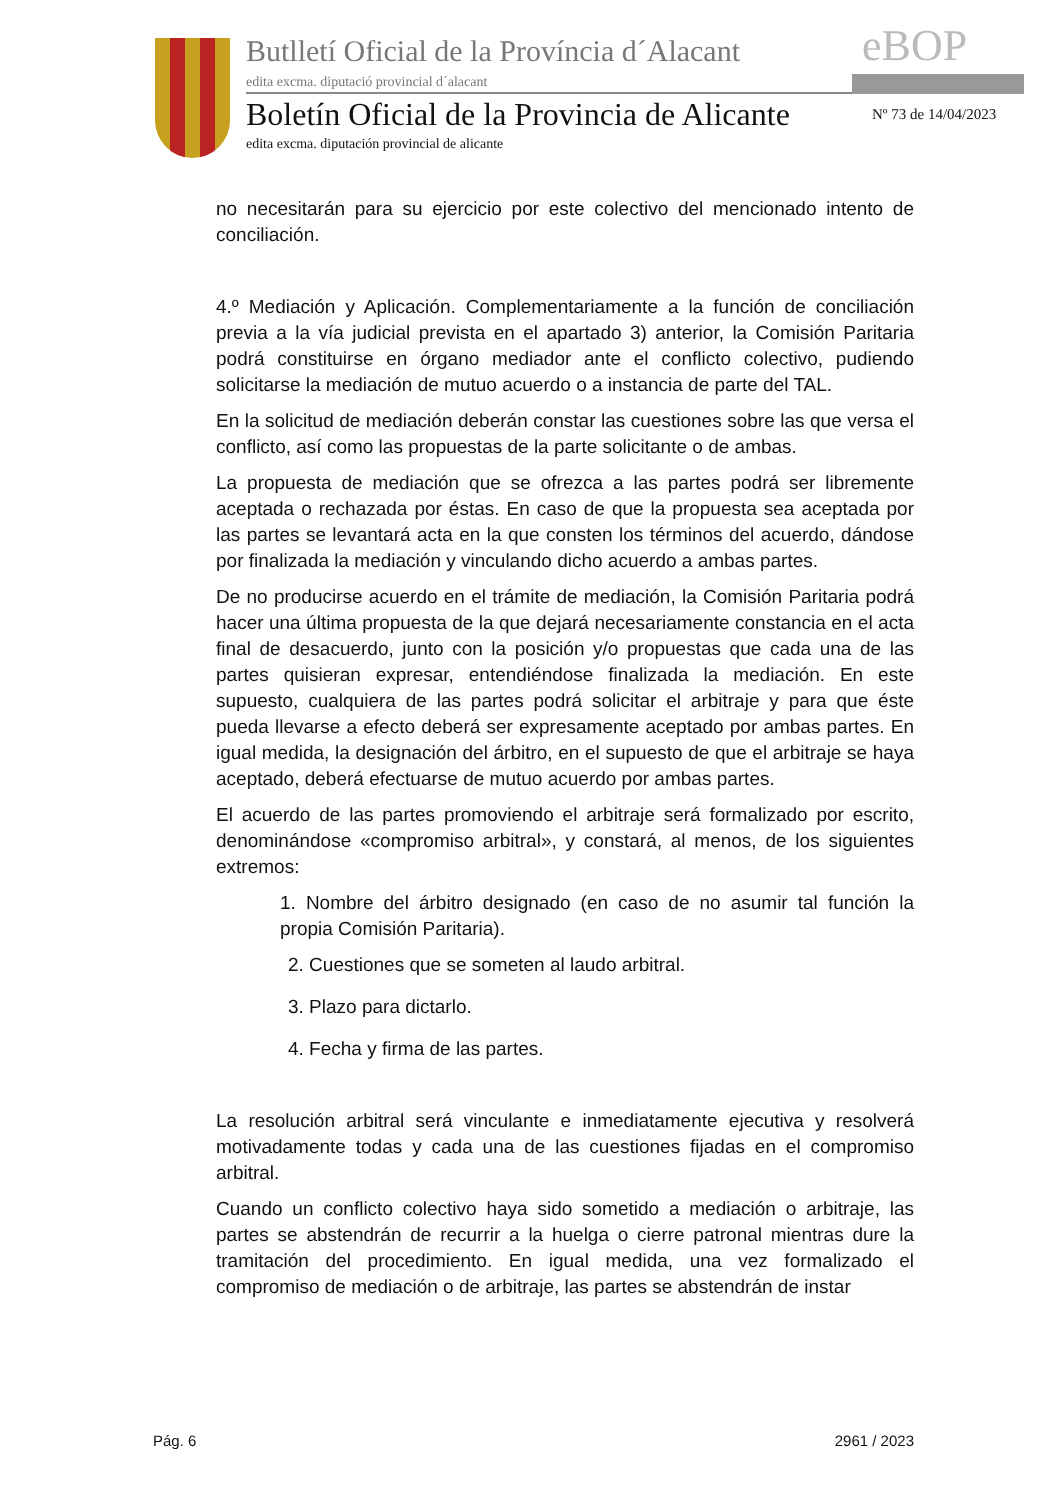Butlletí Oficial de la Província d´Alacant
edita excma. diputació provincial d´alacant
eBOP
Boletín Oficial de la Provincia de Alicante
edita excma. diputación provincial de alicante
Nº 73 de 14/04/2023
no necesitarán para su ejercicio por este colectivo del mencionado intento de conciliación.
4.º Mediación y Aplicación. Complementariamente a la función de conciliación previa a la vía judicial prevista en el apartado 3) anterior, la Comisión Paritaria podrá constituirse en órgano mediador ante el conflicto colectivo, pudiendo solicitarse la mediación de mutuo acuerdo o a instancia de parte del TAL.
En la solicitud de mediación deberán constar las cuestiones sobre las que versa el conflicto, así como las propuestas de la parte solicitante o de ambas.
La propuesta de mediación que se ofrezca a las partes podrá ser libremente aceptada o rechazada por éstas. En caso de que la propuesta sea aceptada por las partes se levantará acta en la que consten los términos del acuerdo, dándose por finalizada la mediación y vinculando dicho acuerdo a ambas partes.
De no producirse acuerdo en el trámite de mediación, la Comisión Paritaria podrá hacer una última propuesta de la que dejará necesariamente constancia en el acta final de desacuerdo, junto con la posición y/o propuestas que cada una de las partes quisieran expresar, entendiéndose finalizada la mediación. En este supuesto, cualquiera de las partes podrá solicitar el arbitraje y para que éste pueda llevarse a efecto deberá ser expresamente aceptado por ambas partes. En igual medida, la designación del árbitro, en el supuesto de que el arbitraje se haya aceptado, deberá efectuarse de mutuo acuerdo por ambas partes.
El acuerdo de las partes promoviendo el arbitraje será formalizado por escrito, denominándose «compromiso arbitral», y constará, al menos, de los siguientes extremos:
1. Nombre del árbitro designado (en caso de no asumir tal función la propia Comisión Paritaria).
2. Cuestiones que se someten al laudo arbitral.
3. Plazo para dictarlo.
4. Fecha y firma de las partes.
La resolución arbitral será vinculante e inmediatamente ejecutiva y resolverá motivadamente todas y cada una de las cuestiones fijadas en el compromiso arbitral.
Cuando un conflicto colectivo haya sido sometido a mediación o arbitraje, las partes se abstendrán de recurrir a la huelga o cierre patronal mientras dure la tramitación del procedimiento. En igual medida, una vez formalizado el compromiso de mediación o de arbitraje, las partes se abstendrán de instar
Pág. 6 2961 / 2023